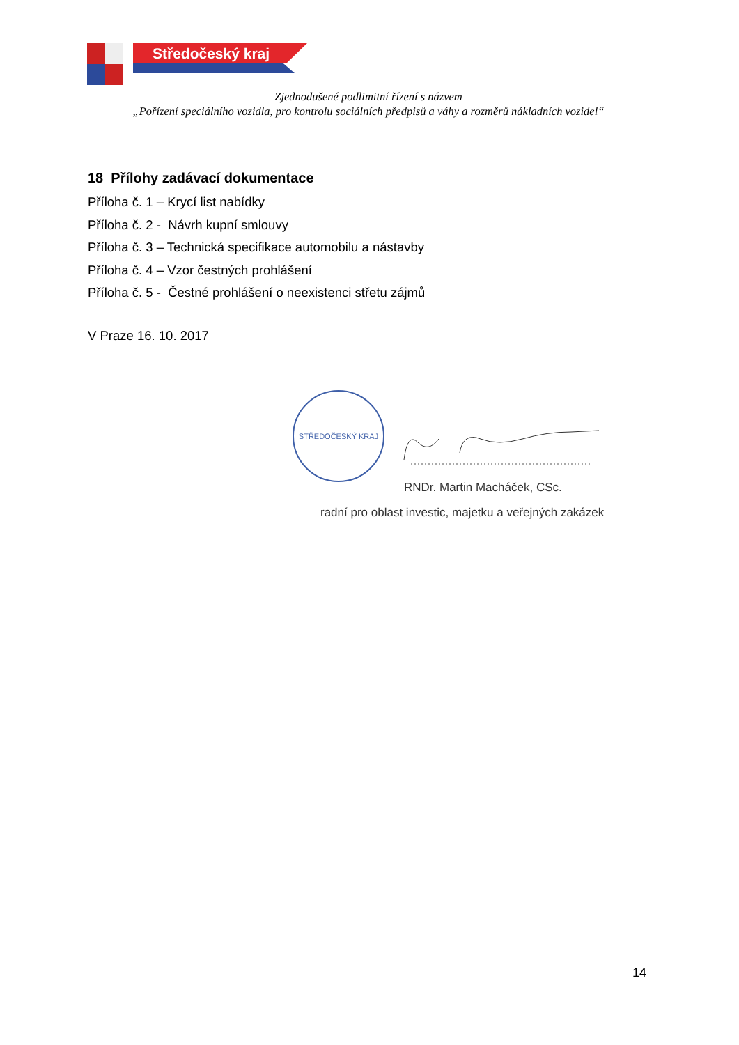Středočeský kraj
Zjednodušené podlimitní řízení s názvem
„Pořízení speciálního vozidla, pro kontrolu sociálních předpisů a váhy a rozměrů nákladních vozidel“
18 Přílohy zadávací dokumentace
Příloha č. 1 – Krycí list nabídky
Příloha č. 2 - Návrh kupní smlouvy
Příloha č. 3 – Technická specifikace automobilu a nástavby
Příloha č. 4 – Vzor čestných prohlášení
Příloha č. 5 - Čestné prohlášení o neexistenci střetu zájmů
V Praze 16. 10. 2017
STŘEDOČESKÝ KRAJ
RNDr. Martin Macháček, CSc.
radní pro oblast investic, majetku a veřejných zakázek
14